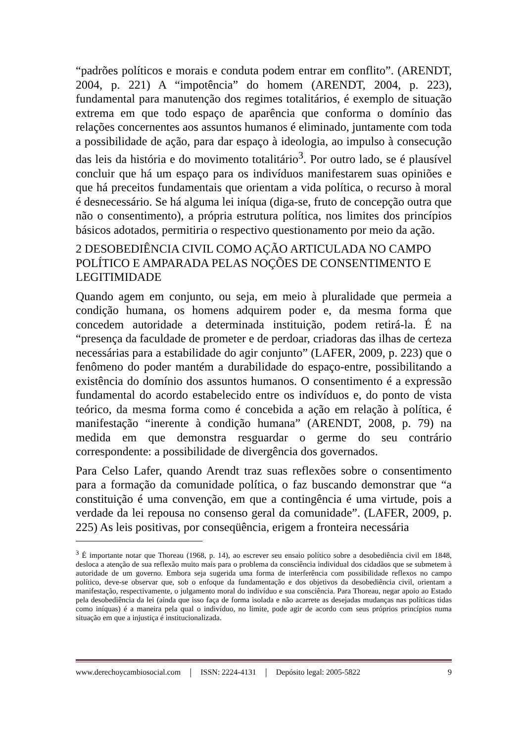“padrões políticos e morais e conduta podem entrar em conflito”. (ARENDT, 2004, p. 221) A “impotência” do homem (ARENDT, 2004, p. 223), fundamental para manutenção dos regimes totalitários, é exemplo de situação extrema em que todo espaço de aparência que conforma o domínio das relações concernentes aos assuntos humanos é eliminado, juntamente com toda a possibilidade de ação, para dar espaço à ideologia, ao impulso à consecução das leis da história e do movimento totalitário<sup>3</sup>. Por outro lado, se é plausível concluir que há um espaço para os indivíduos manifestarem suas opiniões e que há preceitos fundamentais que orientam a vida política, o recurso à moral é desnecessário. Se há alguma lei iníqua (diga-se, fruto de concepção outra que não o consentimento), a própria estrutura política, nos limites dos princípios básicos adotados, permitiria o respectivo questionamento por meio da ação.
2 DESOBEDIÊNCIA CIVIL COMO AÇÃO ARTICULADA NO CAMPO POLÍTICO E AMPARADA PELAS NOÇÕES DE CONSENTIMENTO E LEGITIMIDADE
Quando agem em conjunto, ou seja, em meio à pluralidade que permeia a condição humana, os homens adquirem poder e, da mesma forma que concedem autoridade a determinada instituição, podem retirá-la. É na “presença da faculdade de prometer e de perdoar, criadoras das ilhas de certeza necessárias para a estabilidade do agir conjunto” (LAFER, 2009, p. 223) que o fenômeno do poder mantém a durabilidade do espaço-entre, possibilitando a existência do domínio dos assuntos humanos. O consentimento é a expressão fundamental do acordo estabelecido entre os indivíduos e, do ponto de vista teórico, da mesma forma como é concebida a ação em relação à política, é manifestação “inerente à condição humana” (ARENDT, 2008, p. 79) na medida em que demonstra resguardar o germe do seu contrário correspondente: a possibilidade de divergência dos governados.
Para Celso Lafer, quando Arendt traz suas reflexões sobre o consentimento para a formação da comunidade política, o faz buscando demonstrar que “a constituição é uma convenção, em que a contingência é uma virtude, pois a verdade da lei repousa no consenso geral da comunidade”. (LAFER, 2009, p. 225) As leis positivas, por conseqüência, erigem a fronteira necessária
<sup>3</sup> É importante notar que Thoreau (1968, p. 14), ao escrever seu ensaio político sobre a desobediência civil em 1848, desloca a atenção de sua reflexão muito mais para o problema da consciência individual dos cidadãos que se submetem à autoridade de um governo. Embora seja sugerida uma forma de interferência com possibilidade reflexos no campo político, deve-se observar que, sob o enfoque da fundamentação e dos objetivos da desobediência civil, orientam a manifestação, respectivamente, o julgamento moral do indivíduo e sua consciência. Para Thoreau, negar apoio ao Estado pela desobediência da lei (ainda que isso faça de forma isolada e não acarrete as desejadas mudanças nas políticas tidas como iníquas) é a maneira pela qual o indivíduo, no limite, pode agir de acordo com seus próprios princípios numa situação em que a injustiça é institucionalizada.
www.derechoycambiosocial.com | ISSN: 2224-4131 | Depósito legal: 2005-5822 9